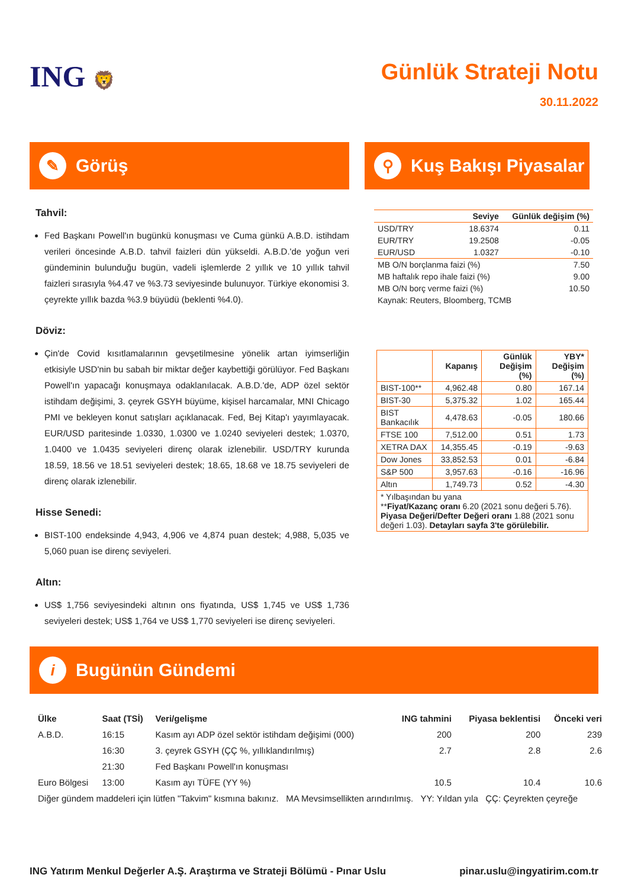ING 🦁
Günlük Strateji Notu
30.11.2022
✎ Görüş
Tahvil:
Fed Başkanı Powell'ın bugünkü konuşması ve Cuma günkü A.B.D. istihdam verileri öncesinde A.B.D. tahvil faizleri dün yükseldi. A.B.D.'de yoğun veri gündeminin bulunduğu bugün, vadeli işlemlerde 2 yıllık ve 10 yıllık tahvil faizleri sırasıyla %4.47 ve %3.73 seviyesinde bulunuyor. Türkiye ekonomisi 3. çeyrekte yıllık bazda %3.9 büyüdü (beklenti %4.0).
Döviz:
Çin'de Covid kısıtlamalarının gevşetilmesine yönelik artan iyimserliğin etkisiyle USD'nin bu sabah bir miktar değer kaybettiği görülüyor. Fed Başkanı Powell'ın yapacağı konuşmaya odaklanılacak. A.B.D.'de, ADP özel sektör istihdam değişimi, 3. çeyrek GSYH büyüme, kişisel harcamalar, MNI Chicago PMI ve bekleyen konut satışları açıklanacak. Fed, Bej Kitap'ı yayımlayacak. EUR/USD paritesinde 1.0330, 1.0300 ve 1.0240 seviyeleri destek; 1.0370, 1.0400 ve 1.0435 seviyeleri direnç olarak izlenebilir. USD/TRY kurunda 18.59, 18.56 ve 18.51 seviyeleri destek; 18.65, 18.68 ve 18.75 seviyeleri de direnç olarak izlenebilir.
Hisse Senedi:
BIST-100 endeksinde 4,943, 4,906 ve 4,874 puan destek; 4,988, 5,035 ve 5,060 puan ise direnç seviyeleri.
Altın:
US$ 1,756 seviyesindeki altının ons fiyatında, US$ 1,745 ve US$ 1,736 seviyeleri destek; US$ 1,764 ve US$ 1,770 seviyeleri ise direnç seviyeleri.
⚲ Kuş Bakışı Piyasalar
| | Seviye | Günlük değişim (%) |
| --- | --- | --- |
| USD/TRY | 18.6374 | 0.11 |
| EUR/TRY | 19.2508 | -0.05 |
| EUR/USD | 1.0327 | -0.10 |
| MB O/N borçlanma faizi (%) | | 7.50 |
| MB haftalık repo ihale faizi (%) | | 9.00 |
| MB O/N borç verme faizi (%) | | 10.50 |
| Kaynak: Reuters, Bloomberg, TCMB | | |
| | Kapanış | Günlük Değişim (%) | YBY* Değişim (%) |
| --- | --- | --- | --- |
| BIST-100** | 4,962.48 | 0.80 | 167.14 |
| BIST-30 | 5,375.32 | 1.02 | 165.44 |
| BIST Bankacılık | 4,478.63 | -0.05 | 180.66 |
| FTSE 100 | 7,512.00 | 0.51 | 1.73 |
| XETRA DAX | 14,355.45 | -0.19 | -9.63 |
| Dow Jones | 33,852.53 | 0.01 | -6.84 |
| S&P 500 | 3,957.63 | -0.16 | -16.96 |
| Altın | 1,749.73 | 0.52 | -4.30 |
| * Yılbaşından bu yana ** Fiyat/Kazanç oranı 6.20 (2021 sonu değeri 5.76). Piyasa Değeri/Defter Değeri oranı 1.88 (2021 sonu değeri 1.03). Detayları sayfa 3'te görülebilir. | | | |
i Bugünün Gündemi
| Ülke | Saat (TSİ) | Veri/gelişme | ING tahmini | Piyasa beklentisi | Önceki veri |
| --- | --- | --- | --- | --- | --- |
| A.B.D. | 16:15 | Kasım ayı ADP özel sektör istihdam değişimi (000) | 200 | 200 | 239 |
| | 16:30 | 3. çeyrek GSYH (ÇÇ %, yıllıklandırılmış) | 2.7 | 2.8 | 2.6 |
| | 21:30 | Fed Başkanı Powell'ın konuşması | | | |
| Euro Bölgesi | 13:00 | Kasım ayı TÜFE (YY %) | 10.5 | 10.4 | 10.6 |
| Diğer gündem maddeleri için lütfen "Takvim" kısmına bakınız. MA Mevsimsellikten arındırılmış. YY: Yıldan yıla ÇÇ: Çeyrekten çeyreğe | | | | | |
ING Yatırım Menkul Değerler A.Ş. Araştırma ve Strateji Bölümü - Pınar Uslu pinar.uslu@ingyatirim.com.tr